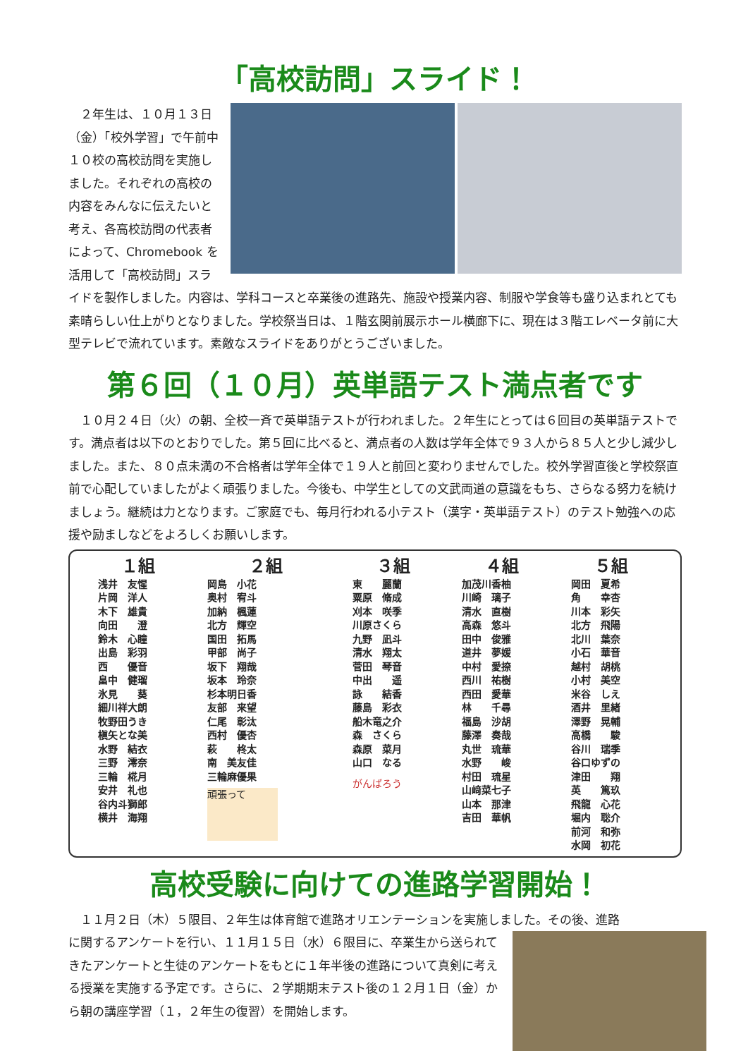「高校訪問」スライド！
　２年生は、１０月１３日（金）「校外学習」で午前中１０校の高校訪問を実施しました。それぞれの高校の内容をみんなに伝えたいと考え、各高校訪問の代表者によって、Chromebook を活用して「高校訪問」スライドを製作しました。内容は、学科コースと卒業後の進路先、施設や授業内容、制服や学食等も盛り込まれとても素晴らしい仕上がりとなりました。学校祭当日は、１階玄関前展示ホール横廊下に、現在は３階エレベータ前に大型テレビで流れています。素敵なスライドをありがとうございました。
第６回（１０月）英単語テスト満点者です
　１０月２４日（火）の朝、全校一斉で英単語テストが行われました。２年生にとっては６回目の英単語テストです。満点者は以下のとおりでした。第５回に比べると、満点者の人数は学年全体で９３人から８５人と少し減少しました。また、８０点未満の不合格者は学年全体で１９人と前回と変わりませんでした。校外学習直後と学校祭直前で心配していましたがよく頑張りました。今後も、中学生としての文武両道の意識をもち、さらなる努力を続けましょう。継続は力となります。ご家庭でも、毎月行われる小テスト（漢字・英単語テスト）のテスト勉強への応援や励ましなどをよろしくお願いします。
| １組 | ２組 | ３組 | ４組 | ５組 |
| --- | --- | --- | --- | --- |
| 浅井 友惺 片岡 洋人 木下 雄貴 向田 澄 鈴木 心瞳 出島 彩羽 西 優音 畠中 健瑠 氷見 葵 細川祥大朗 牧野田うき 槇矢とな美 水野 結衣 三野 澪奈 三輪 椛月 安井 礼也 谷内斗獅郎 横井 海翔 | 岡島 小花 奥村 宥斗 加納 楓蓮 北方 輝空 国田 拓馬 甲部 尚子 坂下 翔哉 坂本 玲奈 杉本明日香 友部 来望 仁尾 彰汰 西村 優杏 萩 柊太 南 美友佳 三輪麻優果 頑張って | 東 麗蘭 粟原 脩成 刈本 咲季 川原さくら 九野 凪斗 清水 翔太 菅田 琴音 中出 遥 詠 結香 藤島 彩衣 船木竜之介 森 さくら 森原 菜月 山口 なる がんばろう | 加茂川香柚 川崎 璃子 清水 直樹 高森 悠斗 田中 俊雅 道井 夢媛 中村 愛捺 西川 祐樹 西田 愛華 林 千尋 福島 沙胡 藤澤 奏哉 丸世 琉華 水野 峻 村田 琉星 山﨑菜七子 山本 那津 吉田 華帆 | 岡田 夏希 角 幸杏 川本 彩矢 北方 飛陽 北川 葉奈 小石 華音 越村 胡桃 小村 美空 米谷 しえ 酒井 里緒 澤野 晃輔 高橋 駿 谷川 瑞季 谷口ゆずの 津田 翔 英 篤玖 飛龍 心花 堀内 聡介 前河 和弥 水岡 初花 |
高校受験に向けての進路学習開始！
　１１月２日（木）５限目、２年生は体育館で進路オリエンテーションを実施しました。その後、進路
に関するアンケートを行い、１１月１５日（水）６限目に、卒業生から送られてきたアンケートと生徒のアンケートをもとに１年半後の進路について真剣に考える授業を実施する予定です。さらに、２学期期末テスト後の１２月１日（金）から朝の講座学習（１，２年生の復習）を開始します。